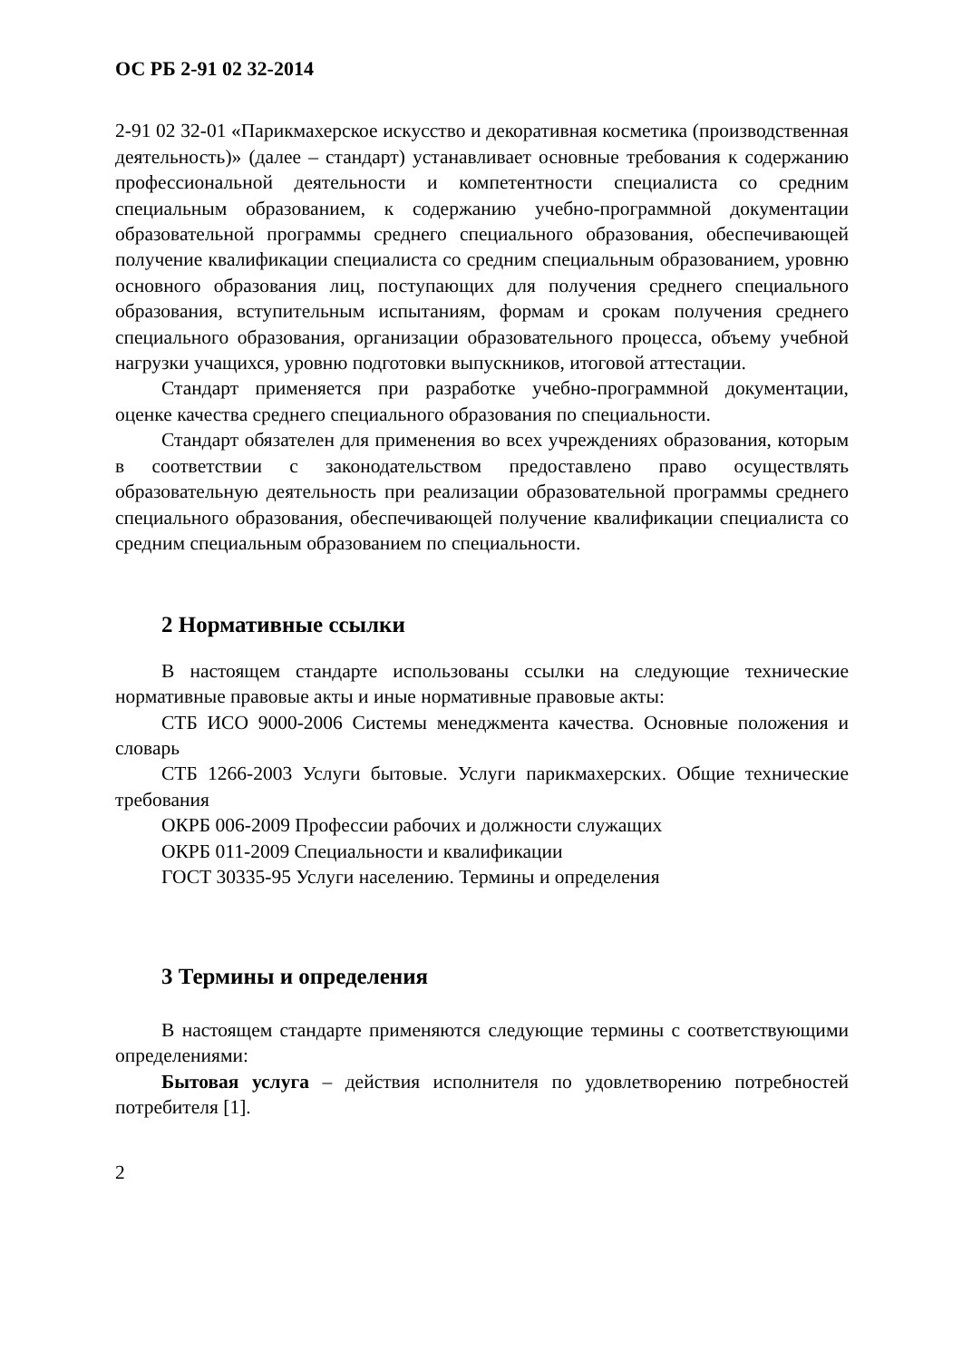ОС РБ 2-91 02 32-2014
2-91 02 32-01 «Парикмахерское искусство и декоративная косметика (производственная деятельность)» (далее – стандарт) устанавливает основные требования к содержанию профессиональной деятельности и компетентности специалиста со средним специальным образованием, к содержанию учебно-программной документации образовательной программы среднего специального образования, обеспечивающей получение квалификации специалиста со средним специальным образованием, уровню основного образования лиц, поступающих для получения среднего специального образования, вступительным испытаниям, формам и срокам получения среднего специального образования, организации образовательного процесса, объему учебной нагрузки учащихся, уровню подготовки выпускников, итоговой аттестации.
Стандарт применяется при разработке учебно-программной документации, оценке качества среднего специального образования по специальности.
Стандарт обязателен для применения во всех учреждениях образования, которым в соответствии с законодательством предоставлено право осуществлять образовательную деятельность при реализации образовательной программы среднего специального образования, обеспечивающей получение квалификации специалиста со средним специальным образованием по специальности.
2 Нормативные ссылки
В настоящем стандарте использованы ссылки на следующие технические нормативные правовые акты и иные нормативные правовые акты:
СТБ ИСО 9000-2006 Системы менеджмента качества. Основные положения и словарь
СТБ 1266-2003 Услуги бытовые. Услуги парикмахерских. Общие технические требования
ОКРБ 006-2009 Профессии рабочих и должности служащих
ОКРБ 011-2009 Специальности и квалификации
ГОСТ 30335-95 Услуги населению. Термины и определения
3 Термины и определения
В настоящем стандарте применяются следующие термины с соответствующими определениями:
Бытовая услуга – действия исполнителя по удовлетворению потребностей потребителя [1].
2